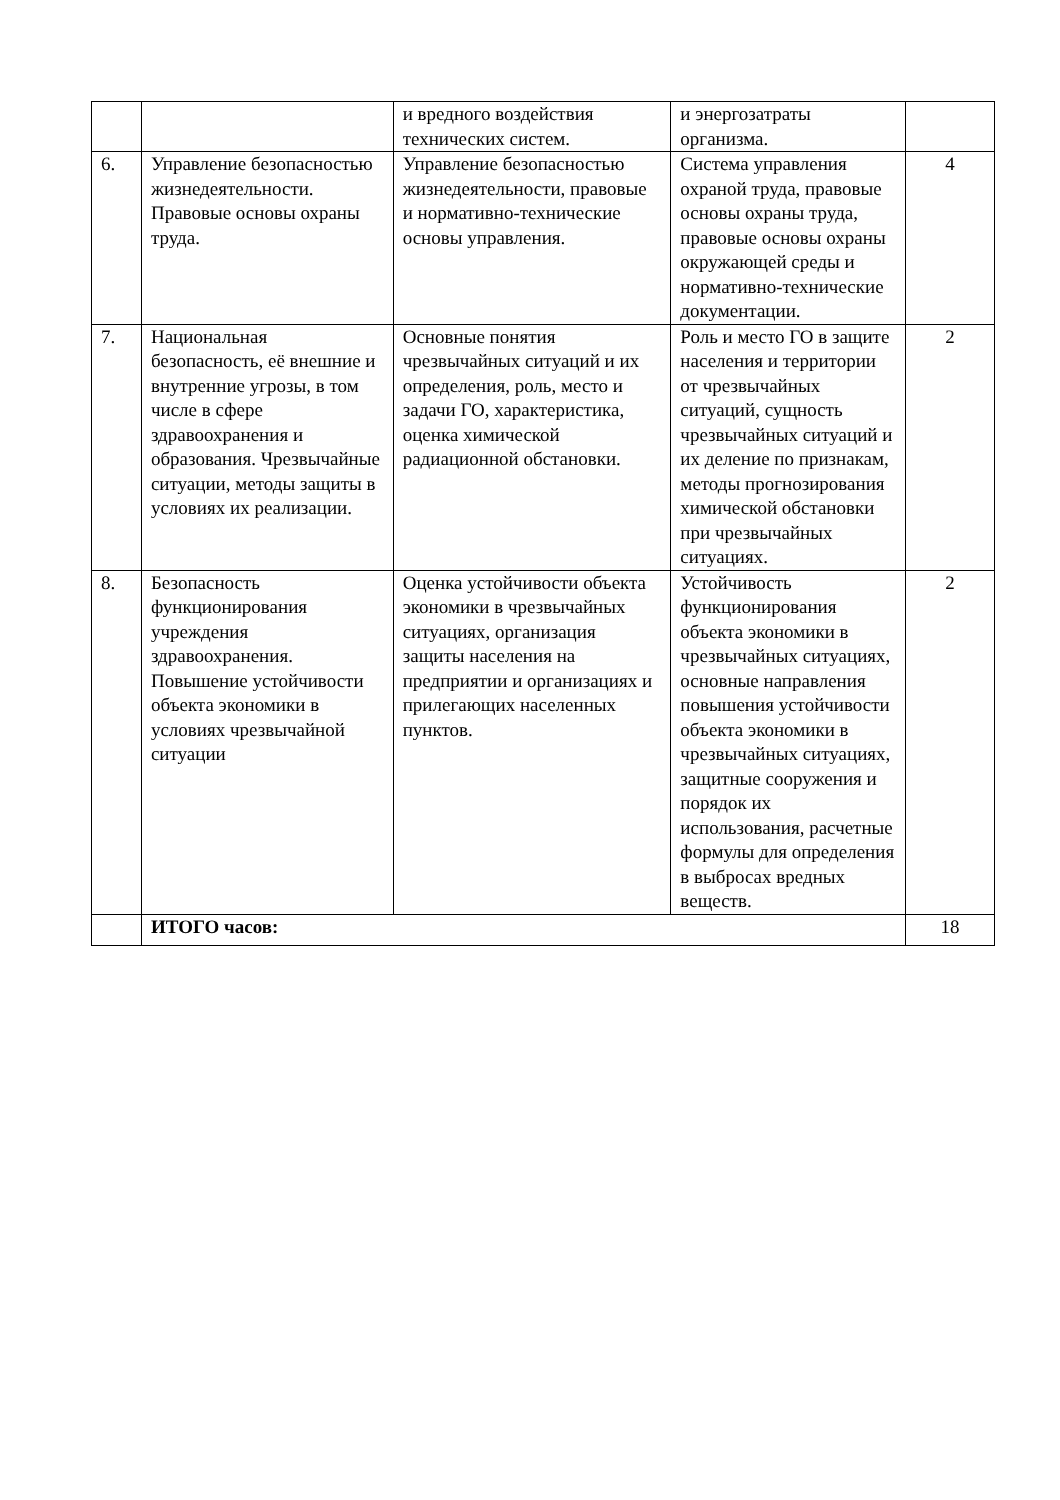| | | и вредного воздействия технических систем. | и энергозатраты организма. | |
| 6. | Управление безопасностью жизнедеятельности. Правовые основы охраны труда. | Управление безопасностью жизнедеятельности, правовые и нормативно-технические основы управления. | Система управления охраной труда, правовые основы охраны труда, правовые основы охраны окружающей среды и нормативно-технические документации. | 4 |
| 7. | Национальная безопасность, её внешние и внутренние угрозы, в том числе в сфере здравоохранения и образования. Чрезвычайные ситуации, методы защиты в условиях их реализации. | Основные понятия чрезвычайных ситуаций и их определения, роль, место и задачи ГО, характеристика, оценка химической радиационной обстановки. | Роль и место ГО в защите населения и территории от чрезвычайных ситуаций, сущность чрезвычайных ситуаций и их деление по признакам, методы прогнозирования химической обстановки при чрезвычайных ситуациях. | 2 |
| 8. | Безопасность функционирования учреждения здравоохранения. Повышение устойчивости объекта экономики в условиях чрезвычайной ситуации | Оценка устойчивости объекта экономики в чрезвычайных ситуациях, организация защиты населения на предприятии и организациях и прилегающих населенных пунктов. | Устойчивость функционирования объекта экономики в чрезвычайных ситуациях, основные направления повышения устойчивости объекта экономики в чрезвычайных ситуациях, защитные сооружения и порядок их использования, расчетные формулы для определения в выбросах вредных веществ. | 2 |
| | ИТОГО часов: | | | 18 |